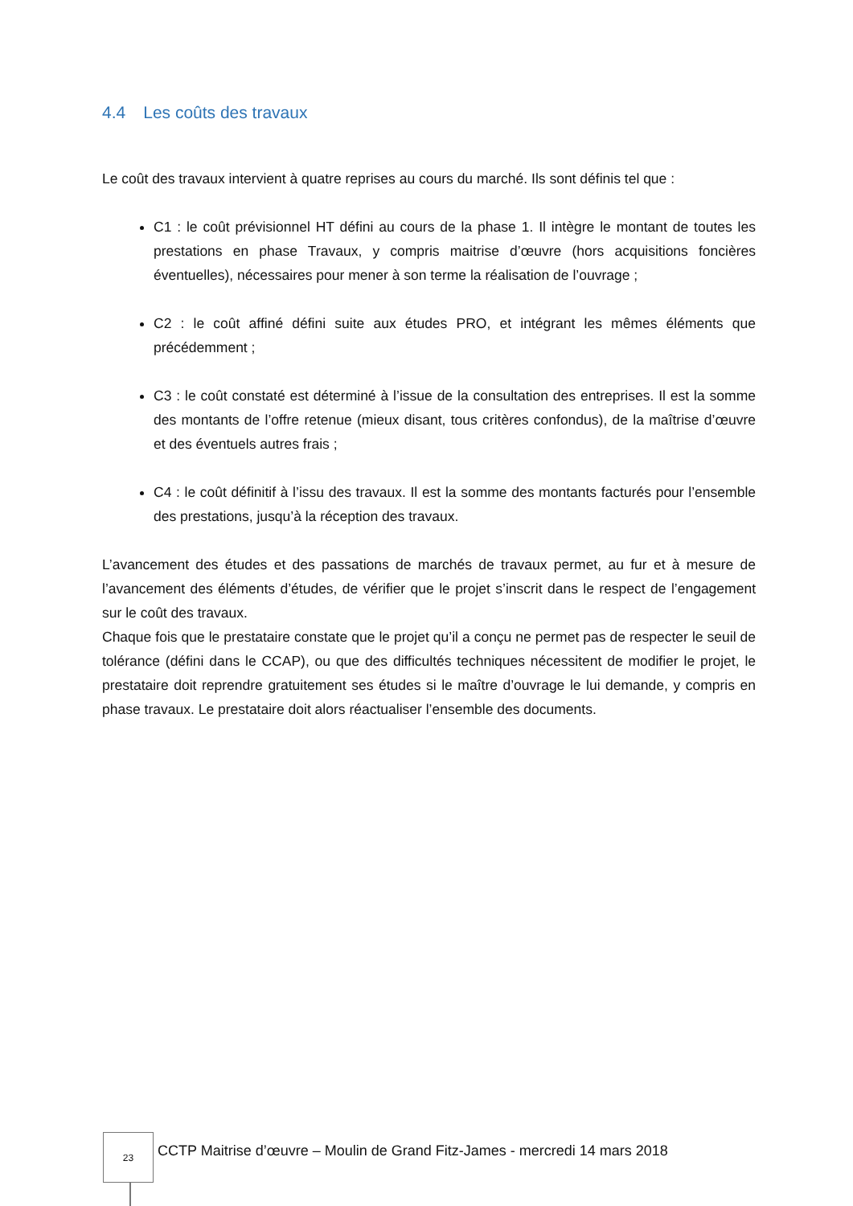4.4 Les coûts des travaux
Le coût des travaux intervient à quatre reprises au cours du marché. Ils sont définis tel que :
C1 : le coût prévisionnel HT défini au cours de la phase 1. Il intègre le montant de toutes les prestations en phase Travaux, y compris maitrise d’œuvre (hors acquisitions foncières éventuelles), nécessaires pour mener à son terme la réalisation de l’ouvrage ;
C2 : le coût affiné défini suite aux études PRO, et intégrant les mêmes éléments que précédemment ;
C3 : le coût constaté est déterminé à l’issue de la consultation des entreprises. Il est la somme des montants de l’offre retenue (mieux disant, tous critères confondus), de la maîtrise d’œuvre et des éventuels autres frais ;
C4 : le coût définitif à l’issu des travaux. Il est la somme des montants facturés pour l’ensemble des prestations, jusqu’à la réception des travaux.
L’avancement des études et des passations de marchés de travaux permet, au fur et à mesure de l’avancement des éléments d’études, de vérifier que le projet s’inscrit dans le respect de l’engagement sur le coût des travaux.
Chaque fois que le prestataire constate que le projet qu’il a conçu ne permet pas de respecter le seuil de tolérance (défini dans le CCAP), ou que des difficultés techniques nécessitent de modifier le projet, le prestataire doit reprendre gratuitement ses études si le maître d’ouvrage le lui demande, y compris en phase travaux. Le prestataire doit alors réactualiser l’ensemble des documents.
23
CCTP Maitrise d’œuvre – Moulin de Grand Fitz-James - mercredi 14 mars 2018